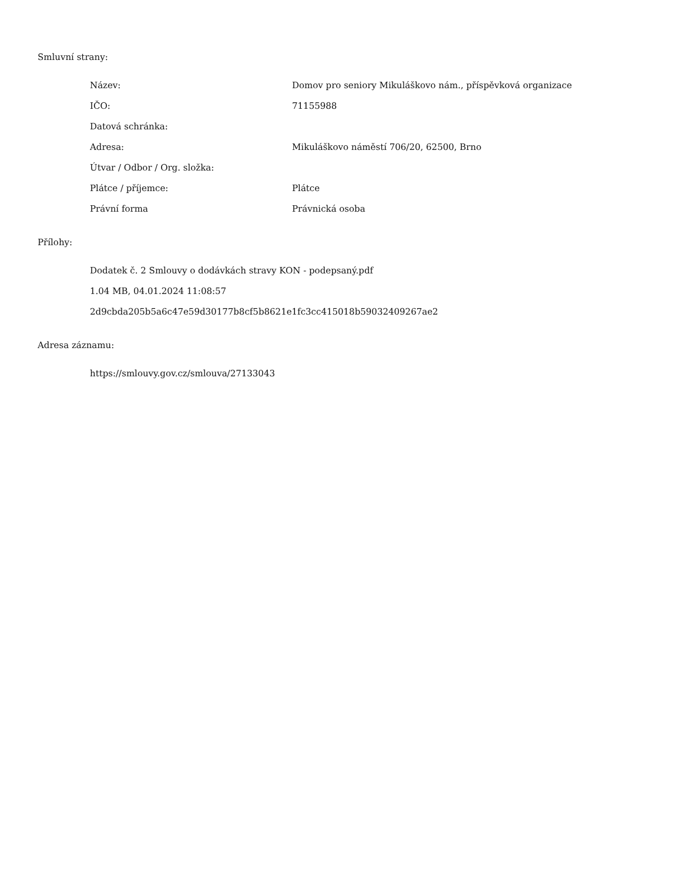Smluvní strany:
| Název: | Domov pro seniory Mikuláškovo nám., příspěvková organizace |
| IČO: | 71155988 |
| Datová schránka: | |
| Adresa: | Mikuláškovo náměstí 706/20, 62500, Brno |
| Útvar / Odbor / Org. složka: | |
| Plátce / příjemce: | Plátce |
| Právní forma | Právnická osoba |
Přílohy:
Dodatek č. 2 Smlouvy o dodávkách stravy KON - podepsaný.pdf
1.04 MB, 04.01.2024 11:08:57
2d9cbda205b5a6c47e59d30177b8cf5b8621e1fc3cc415018b59032409267ae2
Adresa záznamu:
https://smlouvy.gov.cz/smlouva/27133043